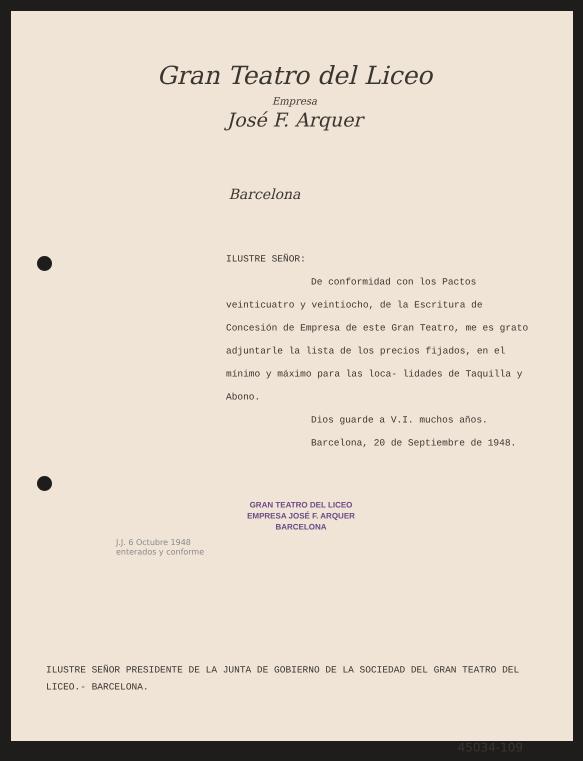Gran Teatro del Liceo
Empresa
José F. Arquer
Barcelona
ILUSTRE SEÑOR:
De conformidad con los Pactos
veinticuatro y veintiocho, de la Escritura de Concesión de Empresa de este Gran Teatro, me es grato adjuntarle la lista de los precios fijados, en el mínimo y máximo para las loca- lidades de Taquilla y Abono.
Dios guarde a V.I. muchos años.
Barcelona, 20 de Septiembre de 1948.
GRAN TEATRO DEL LICEO
EMPRESA JOSÉ F. ARQUER
BARCELONA
J.J. 6 Octubre 1948
enterados y conforme
ILUSTRE SEÑOR PRESIDENTE DE LA JUNTA DE GOBIERNO DE LA SOCIEDAD DEL GRAN TEATRO DEL LICEO.- BARCELONA.
45034-109